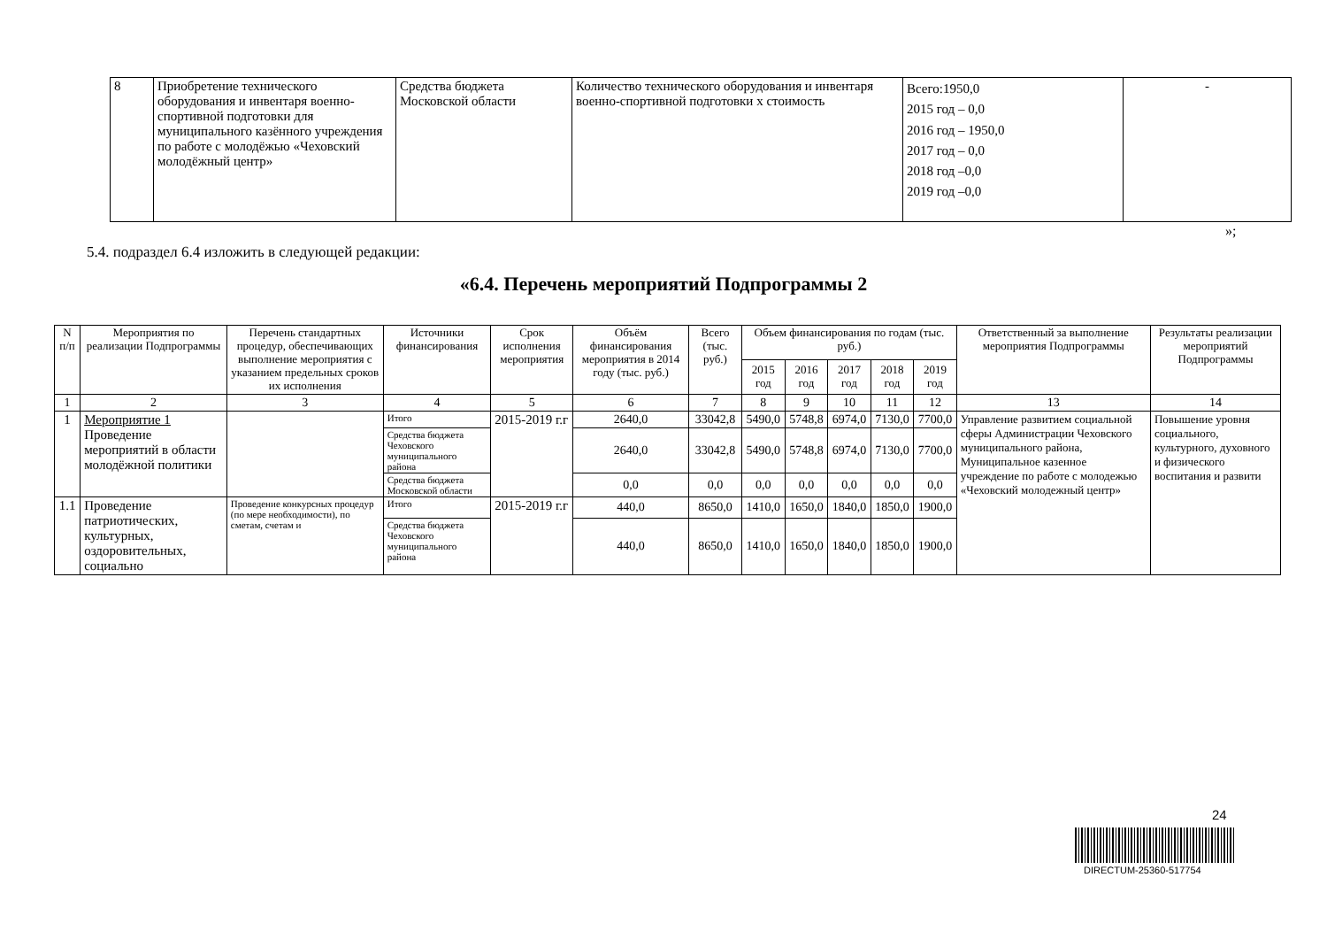| 8 | Приобретение технического оборудования и инвентаря военно-спортивной подготовки для муниципального казённого учреждения по работе с молодёжью «Чеховский молодёжный центр» | Средства бюджета Московской области | Количество технического оборудования и инвентаря военно-спортивной подготовки х стоимость | Всего:1950,0 2015 год – 0,0 2016 год – 1950,0 2017 год – 0,0 2018 год –0,0 2019 год –0,0 | - |
»;
5.4. подраздел 6.4 изложить в следующей редакции:
«6.4. Перечень мероприятий Подпрограммы 2
| N п/п | Мероприятия по реализации Подпрограммы | Перечень стандартных процедур, обеспечивающих выполнение мероприятия с указанием предельных сроков их исполнения | Источники финансирования | Срок исполнения мероприятия | Объём финансирования мероприятия в 2014 году (тыс. руб.) | Всего (тыс. руб.) | Объем финансирования по годам (тыс. руб.) | | | | | Ответственный за выполнение мероприятия Подпрограммы | Результаты реализации мероприятий Подпрограммы |
| --- | --- | --- | --- | --- | --- | --- | --- | --- | --- | --- | --- | --- | --- |
| | | | | | | | 2015 год | 2016 год | 2017 год | 2018 год | 2019 год | | |
| 1 | 2 | 3 | 4 | 5 | 6 | 7 | 8 | 9 | 10 | 11 | 12 | 13 | 14 |
| 1 | Мероприятие 1 Проведение мероприятий в области молодёжной политики | | Итого | 2015-2019 г.г | 2640,0 | 33042,8 | 5490,0 | 5748,8 | 6974,0 | 7130,0 | 7700,0 | Управление развитием социальной сферы Администрации Чеховского муниципального района, Муниципальное казенное учреждение по работе с молодежью «Чеховский молодежный центр» | Повышение уровня социального, культурного, духовного и физического воспитания и развити |
| | | | Средства бюджета Чеховского муниципального района | | 2640,0 | 33042,8 | 5490,0 | 5748,8 | 6974,0 | 7130,0 | 7700,0 | | |
| | | | Средства бюджета Московской области | | 0,0 | 0,0 | 0,0 | 0,0 | 0,0 | 0,0 | 0,0 | | |
| 1.1 | Проведение патриотических, культурных, оздоровительных, социально | Проведение конкурсных процедур (по мере необходимости), по сметам, счетам и | Итого | 2015-2019 г.г | 440,0 | 8650,0 | 1410,0 | 1650,0 | 1840,0 | 1850,0 | 1900,0 | | |
| | | | Средства бюджета Чеховского муниципального района | | 440,0 | 8650,0 | 1410,0 | 1650,0 | 1840,0 | 1850,0 | 1900,0 | | |
24
DIRECTUM-25360-517754